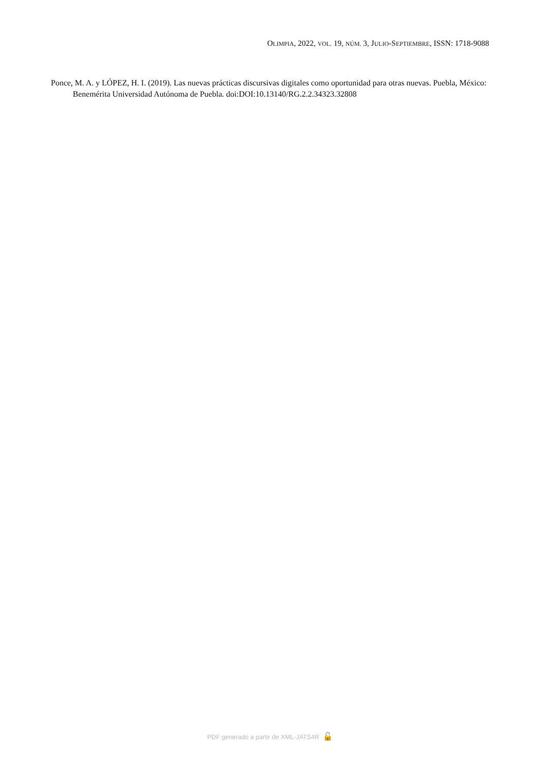OLIMPIA, 2022, VOL. 19, NÚM. 3, JULIO-SEPTIEMBRE, ISSN: 1718-9088
Ponce, M. A. y LÓPEZ, H. I. (2019). Las nuevas prácticas discursivas digitales como oportunidad para otras nuevas. Puebla, México: Benemérita Universidad Autónoma de Puebla. doi:DOI:10.13140/RG.2.2.34323.32808
PDF generado a partir de XML-JATS4R 🔓